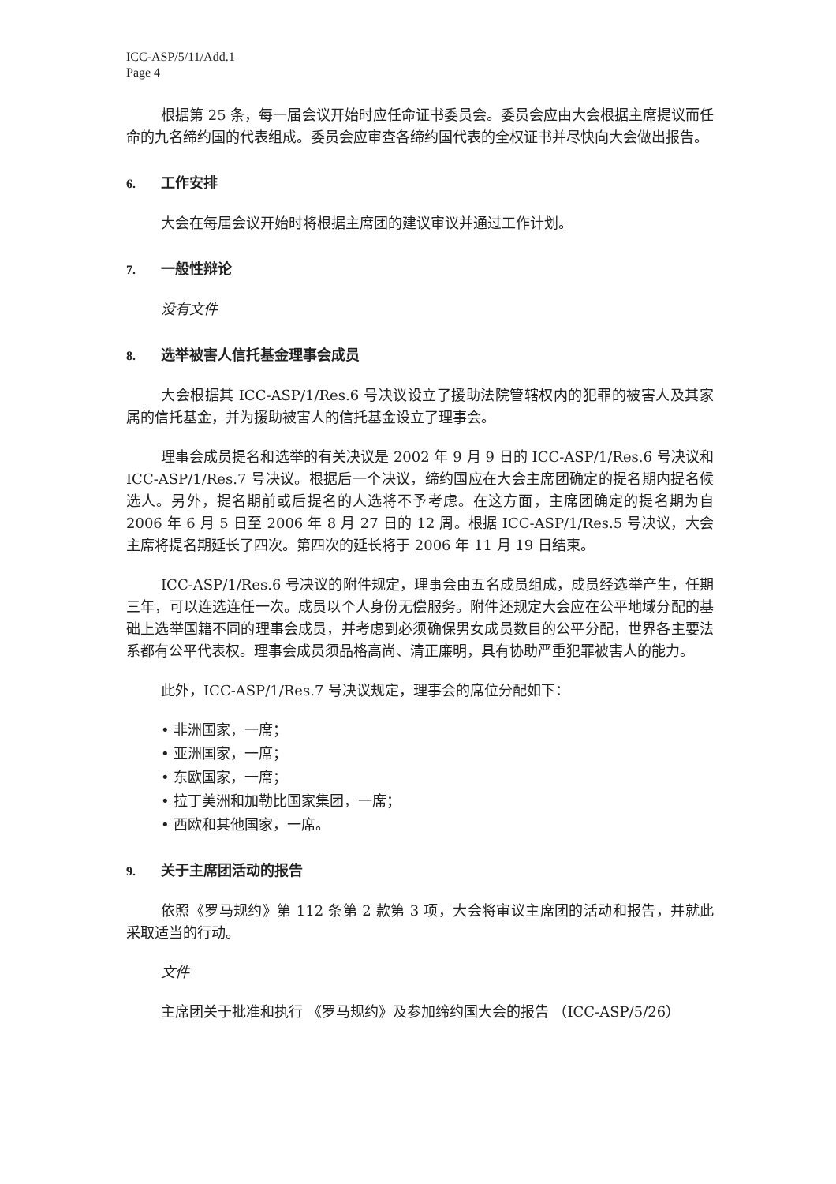ICC-ASP/5/11/Add.1
Page 4
根据第 25 条，每一届会议开始时应任命证书委员会。委员会应由大会根据主席提议而任命的九名缔约国的代表组成。委员会应审查各缔约国代表的全权证书并尽快向大会做出报告。
6. 工作安排
大会在每届会议开始时将根据主席团的建议审议并通过工作计划。
7. 一般性辩论
没有文件
8. 选举被害人信托基金理事会成员
大会根据其 ICC-ASP/1/Res.6 号决议设立了援助法院管辖权内的犯罪的被害人及其家属的信托基金，并为援助被害人的信托基金设立了理事会。
理事会成员提名和选举的有关决议是 2002 年 9 月 9 日的 ICC-ASP/1/Res.6 号决议和 ICC-ASP/1/Res.7 号决议。根据后一个决议，缔约国应在大会主席团确定的提名期内提名候选人。另外，提名期前或后提名的人选将不予考虑。在这方面，主席团确定的提名期为自 2006 年 6 月 5 日至 2006 年 8 月 27 日的 12 周。根据 ICC-ASP/1/Res.5 号决议，大会主席将提名期延长了四次。第四次的延长将于 2006 年 11 月 19 日结束。
ICC-ASP/1/Res.6 号决议的附件规定，理事会由五名成员组成，成员经选举产生，任期三年，可以连选连任一次。成员以个人身份无偿服务。附件还规定大会应在公平地域分配的基础上选举国籍不同的理事会成员，并考虑到必须确保男女成员数目的公平分配，世界各主要法系都有公平代表权。理事会成员须品格高尚、清正廉明，具有协助严重犯罪被害人的能力。
此外，ICC-ASP/1/Res.7 号决议规定，理事会的席位分配如下：
• 非洲国家，一席；
• 亚洲国家，一席；
• 东欧国家，一席；
• 拉丁美洲和加勒比国家集团，一席；
• 西欧和其他国家，一席。
9. 关于主席团活动的报告
依照《罗马规约》第 112 条第 2 款第 3 项，大会将审议主席团的活动和报告，并就此采取适当的行动。
文件
主席团关于批准和执行 《罗马规约》及参加缔约国大会的报告 （ICC-ASP/5/26）